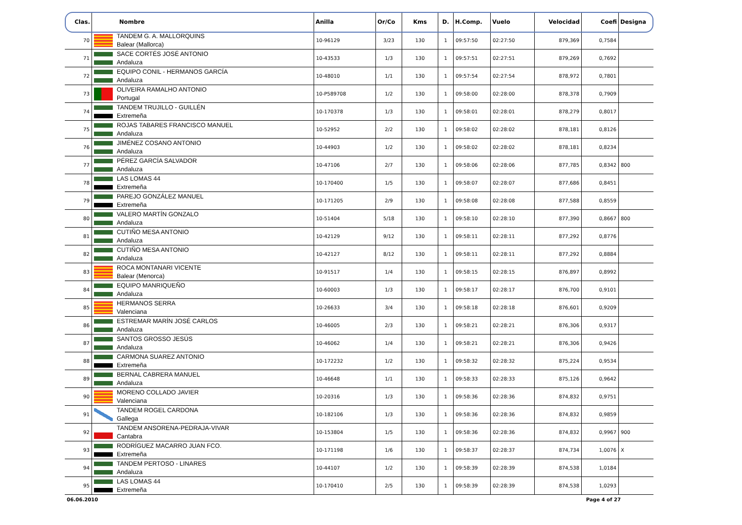| Clas. | Nombre | Anilla | Or/Co | Kms | D. | H.Comp. | Vuelo | Velocidad | Coefi | Designa |
| --- | --- | --- | --- | --- | --- | --- | --- | --- | --- | --- |
| 70 | TANDEM G. A. MALLORQUINS Balear (Mallorca) | 10-96129 | 3/23 | 130 | 1 | 09:57:50 | 02:27:50 | 879,369 | 0,7584 | |
| 71 | SACE CORTÉS JOSÉ ANTONIO Andaluza | 10-43533 | 1/3 | 130 | 1 | 09:57:51 | 02:27:51 | 879,269 | 0,7692 | |
| 72 | EQUIPO CONIL - HERMANOS GARCÍA Andaluza | 10-48010 | 1/1 | 130 | 1 | 09:57:54 | 02:27:54 | 878,972 | 0,7801 | |
| 73 | OLIVEIRA RAMALHO ANTONIO Portugal | 10-P589708 | 1/2 | 130 | 1 | 09:58:00 | 02:28:00 | 878,378 | 0,7909 | |
| 74 | TANDEM TRUJILLO - GUILLÉN Extremeña | 10-170378 | 1/3 | 130 | 1 | 09:58:01 | 02:28:01 | 878,279 | 0,8017 | |
| 75 | ROJAS TABARES FRANCISCO MANUEL Andaluza | 10-52952 | 2/2 | 130 | 1 | 09:58:02 | 02:28:02 | 878,181 | 0,8126 | |
| 76 | JIMÉNEZ COSANO ANTONIO Andaluza | 10-44903 | 1/2 | 130 | 1 | 09:58:02 | 02:28:02 | 878,181 | 0,8234 | |
| 77 | PÉREZ GARCÍA SALVADOR Andaluza | 10-47106 | 2/7 | 130 | 1 | 09:58:06 | 02:28:06 | 877,785 | 0,8342 | 800 |
| 78 | LAS LOMAS 44 Extremeña | 10-170400 | 1/5 | 130 | 1 | 09:58:07 | 02:28:07 | 877,686 | 0,8451 | |
| 79 | PAREJO GONZÁLEZ MANUEL Extremeña | 10-171205 | 2/9 | 130 | 1 | 09:58:08 | 02:28:08 | 877,588 | 0,8559 | |
| 80 | VALERO MARTÍN GONZALO Andaluza | 10-51404 | 5/18 | 130 | 1 | 09:58:10 | 02:28:10 | 877,390 | 0,8667 | 800 |
| 81 | CUTIÑO MESA ANTONIO Andaluza | 10-42129 | 9/12 | 130 | 1 | 09:58:11 | 02:28:11 | 877,292 | 0,8776 | |
| 82 | CUTIÑO MESA ANTONIO Andaluza | 10-42127 | 8/12 | 130 | 1 | 09:58:11 | 02:28:11 | 877,292 | 0,8884 | |
| 83 | ROCA MONTANARI VICENTE Balear (Menorca) | 10-91517 | 1/4 | 130 | 1 | 09:58:15 | 02:28:15 | 876,897 | 0,8992 | |
| 84 | EQUIPO MANRIQUEÑO Andaluza | 10-60003 | 1/3 | 130 | 1 | 09:58:17 | 02:28:17 | 876,700 | 0,9101 | |
| 85 | HERMANOS SERRA Valenciana | 10-26633 | 3/4 | 130 | 1 | 09:58:18 | 02:28:18 | 876,601 | 0,9209 | |
| 86 | ESTREMAR MARÍN JOSÉ CARLOS Andaluza | 10-46005 | 2/3 | 130 | 1 | 09:58:21 | 02:28:21 | 876,306 | 0,9317 | |
| 87 | SANTOS GROSSO JESÚS Andaluza | 10-46062 | 1/4 | 130 | 1 | 09:58:21 | 02:28:21 | 876,306 | 0,9426 | |
| 88 | CARMONA SUAREZ ANTONIO Extremeña | 10-172232 | 1/2 | 130 | 1 | 09:58:32 | 02:28:32 | 875,224 | 0,9534 | |
| 89 | BERNAL CABRERA MANUEL Andaluza | 10-46648 | 1/1 | 130 | 1 | 09:58:33 | 02:28:33 | 875,126 | 0,9642 | |
| 90 | MORENO COLLADO JAVIER Valenciana | 10-20316 | 1/3 | 130 | 1 | 09:58:36 | 02:28:36 | 874,832 | 0,9751 | |
| 91 | TANDEM ROGEL CARDONA Gallega | 10-182106 | 1/3 | 130 | 1 | 09:58:36 | 02:28:36 | 874,832 | 0,9859 | |
| 92 | TANDEM ANSORENA-PEDRAJA-VIVAR Cantabra | 10-153804 | 1/5 | 130 | 1 | 09:58:36 | 02:28:36 | 874,832 | 0,9967 | 900 |
| 93 | RODRÍGUEZ MACARRO JUAN FCO. Extremeña | 10-171198 | 1/6 | 130 | 1 | 09:58:37 | 02:28:37 | 874,734 | 1,0076 | X |
| 94 | TANDEM PERTOSO - LINARES Andaluza | 10-44107 | 1/2 | 130 | 1 | 09:58:39 | 02:28:39 | 874,538 | 1,0184 | |
| 95 | LAS LOMAS 44 Extremeña | 10-170410 | 2/5 | 130 | 1 | 09:58:39 | 02:28:39 | 874,538 | 1,0293 | |
06.06.2010 Page 4 of 27